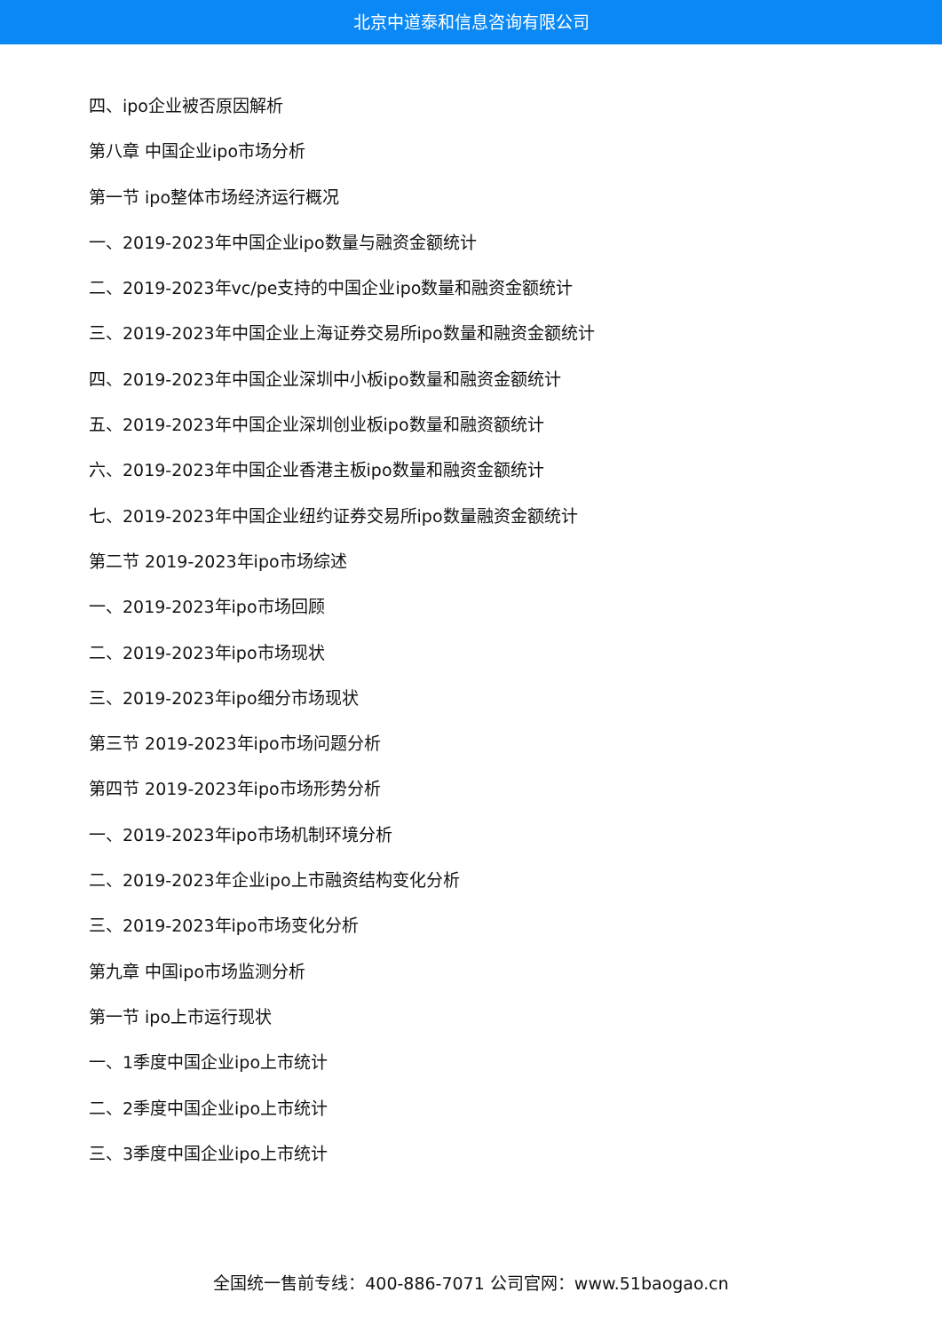北京中道泰和信息咨询有限公司
四、ipo企业被否原因解析
第八章 中国企业ipo市场分析
第一节 ipo整体市场经济运行概况
一、2019-2023年中国企业ipo数量与融资金额统计
二、2019-2023年vc/pe支持的中国企业ipo数量和融资金额统计
三、2019-2023年中国企业上海证券交易所ipo数量和融资金额统计
四、2019-2023年中国企业深圳中小板ipo数量和融资金额统计
五、2019-2023年中国企业深圳创业板ipo数量和融资额统计
六、2019-2023年中国企业香港主板ipo数量和融资金额统计
七、2019-2023年中国企业纽约证券交易所ipo数量融资金额统计
第二节 2019-2023年ipo市场综述
一、2019-2023年ipo市场回顾
二、2019-2023年ipo市场现状
三、2019-2023年ipo细分市场现状
第三节 2019-2023年ipo市场问题分析
第四节 2019-2023年ipo市场形势分析
一、2019-2023年ipo市场机制环境分析
二、2019-2023年企业ipo上市融资结构变化分析
三、2019-2023年ipo市场变化分析
第九章 中国ipo市场监测分析
第一节 ipo上市运行现状
一、1季度中国企业ipo上市统计
二、2季度中国企业ipo上市统计
三、3季度中国企业ipo上市统计
全国统一售前专线：400-886-7071 公司官网：www.51baogao.cn